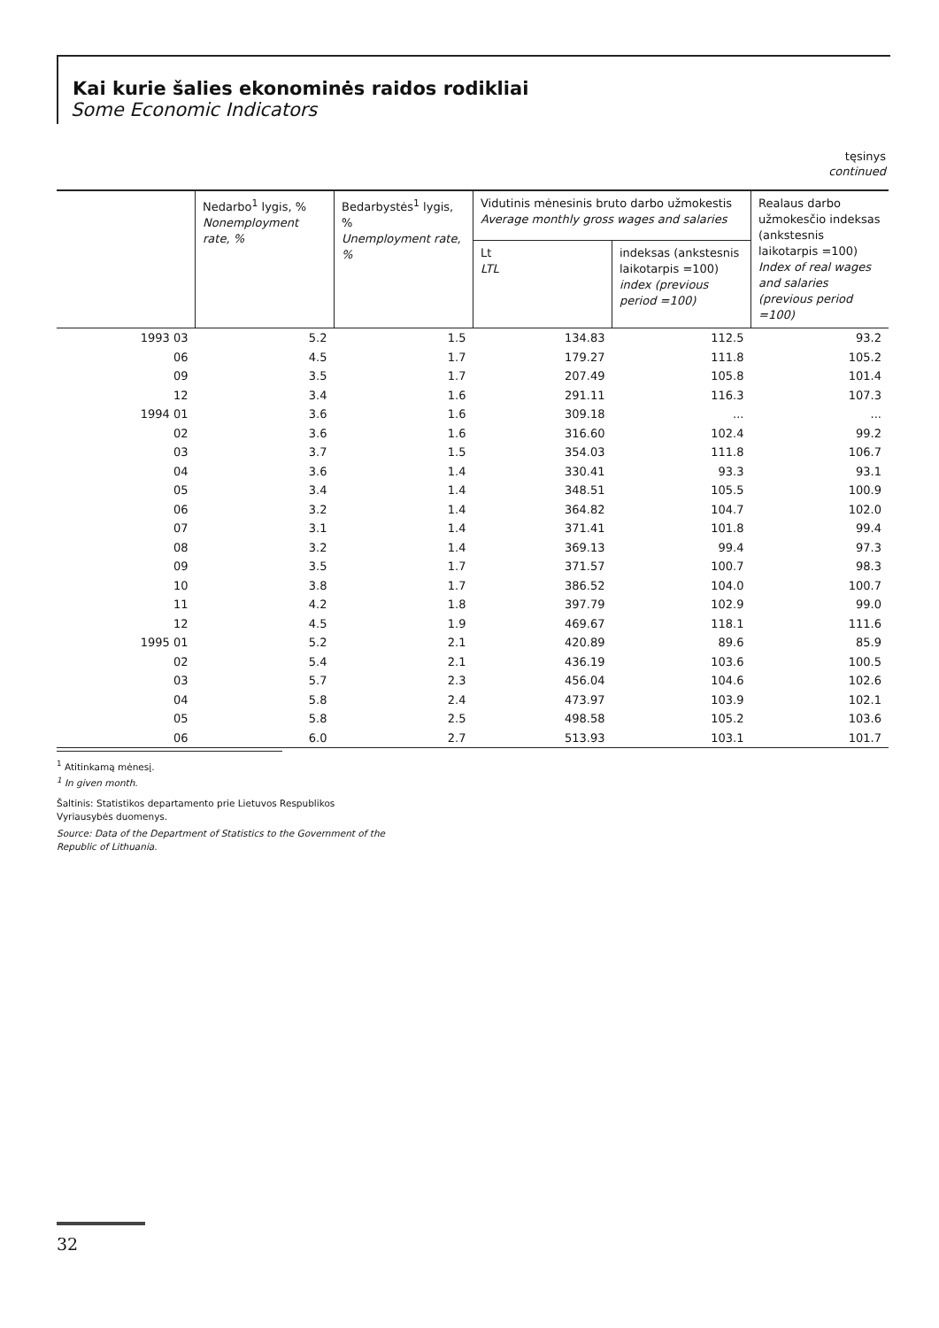Kai kurie šalies ekonominės raidos rodikliai
Some Economic Indicators
tęsinys
continued
| | Nedarbo<sup>1</sup> lygis, % Nonemployment rate, % | Bedarbystės<sup>1</sup> lygis, % Unemployment rate, % | Vidutinis mėnesinis bruto darbo užmokestis Average monthly gross wages and salaries | | Realaus darbo užmokesčio indeksas (ankstesnis laikotarpis =100) Index of real wages and salaries (previous period =100) |
| --- | --- | --- | --- | --- | --- |
| | | | Lt LTL | indeksas (ankstesnis laikotarpis =100) index (previous period =100) | |
| 1993 03 | 5.2 | 1.5 | 134.83 | 112.5 | 93.2 |
| 06 | 4.5 | 1.7 | 179.27 | 111.8 | 105.2 |
| 09 | 3.5 | 1.7 | 207.49 | 105.8 | 101.4 |
| 12 | 3.4 | 1.6 | 291.11 | 116.3 | 107.3 |
| 1994 01 | 3.6 | 1.6 | 309.18 | ... | ... |
| 02 | 3.6 | 1.6 | 316.60 | 102.4 | 99.2 |
| 03 | 3.7 | 1.5 | 354.03 | 111.8 | 106.7 |
| 04 | 3.6 | 1.4 | 330.41 | 93.3 | 93.1 |
| 05 | 3.4 | 1.4 | 348.51 | 105.5 | 100.9 |
| 06 | 3.2 | 1.4 | 364.82 | 104.7 | 102.0 |
| 07 | 3.1 | 1.4 | 371.41 | 101.8 | 99.4 |
| 08 | 3.2 | 1.4 | 369.13 | 99.4 | 97.3 |
| 09 | 3.5 | 1.7 | 371.57 | 100.7 | 98.3 |
| 10 | 3.8 | 1.7 | 386.52 | 104.0 | 100.7 |
| 11 | 4.2 | 1.8 | 397.79 | 102.9 | 99.0 |
| 12 | 4.5 | 1.9 | 469.67 | 118.1 | 111.6 |
| 1995 01 | 5.2 | 2.1 | 420.89 | 89.6 | 85.9 |
| 02 | 5.4 | 2.1 | 436.19 | 103.6 | 100.5 |
| 03 | 5.7 | 2.3 | 456.04 | 104.6 | 102.6 |
| 04 | 5.8 | 2.4 | 473.97 | 103.9 | 102.1 |
| 05 | 5.8 | 2.5 | 498.58 | 105.2 | 103.6 |
| 06 | 6.0 | 2.7 | 513.93 | 103.1 | 101.7 |
<sup>1</sup> Atitinkamą mėnesį.
<sup>1</sup> In given month.
Šaltinis: Statistikos departamento prie Lietuvos Respublikos Vyriausybės duomenys.
Source: Data of the Department of Statistics to the Government of the Republic of Lithuania.
32